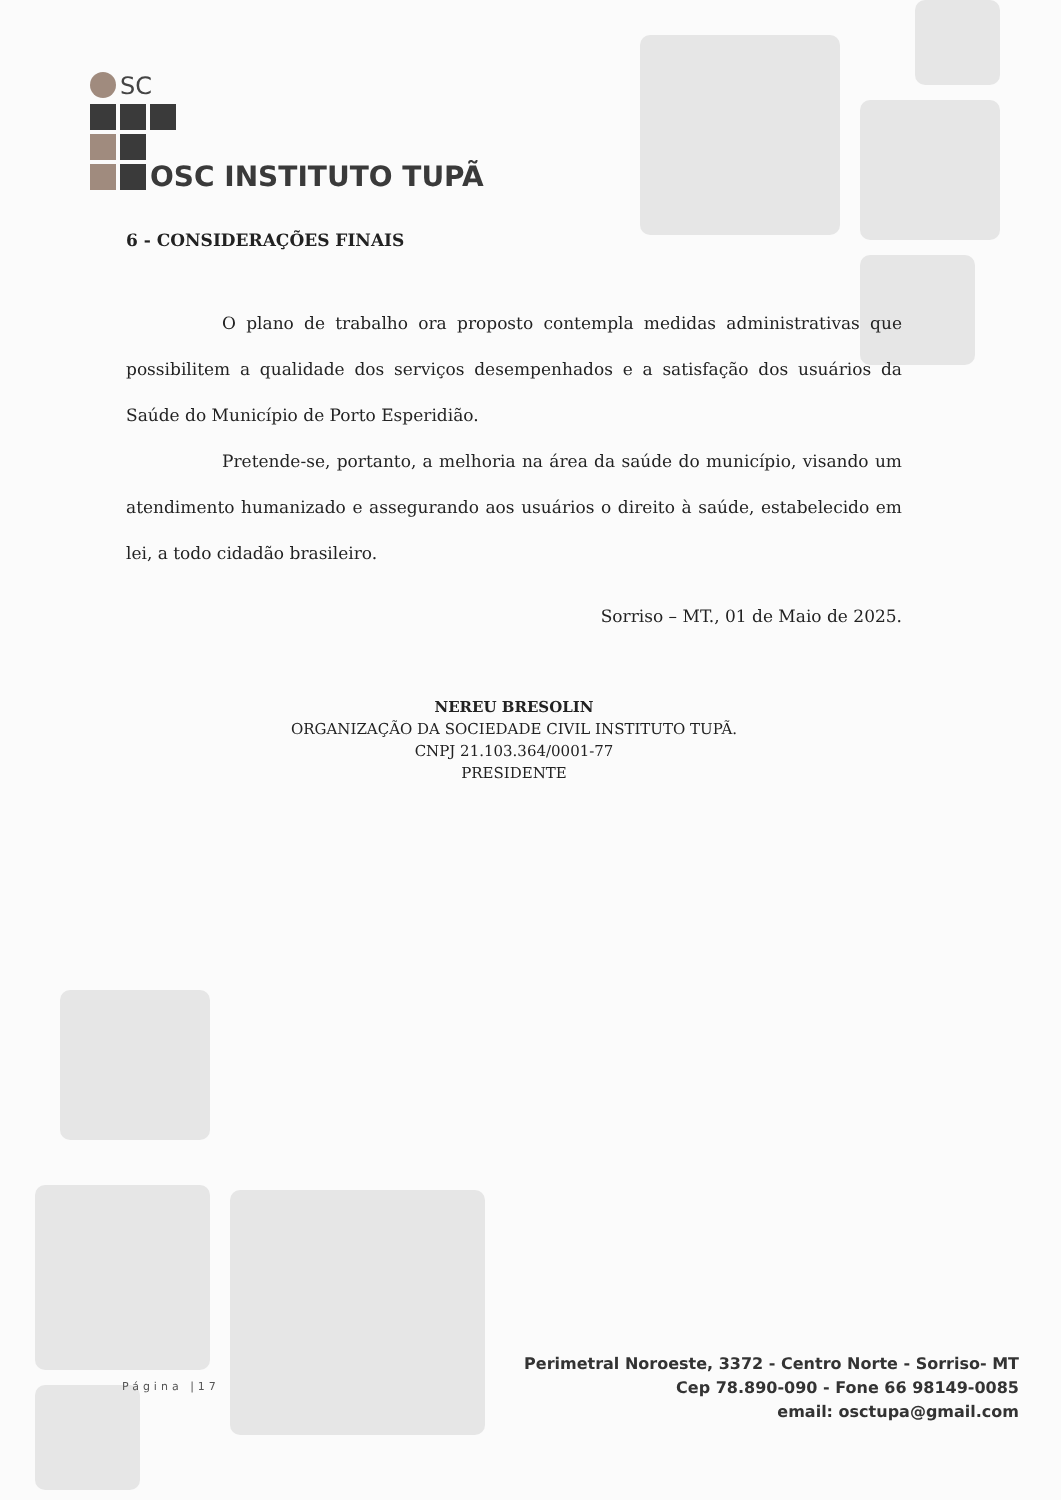SC
OSC INSTITUTO TUPÃ
6 - CONSIDERAÇÕES FINAIS
O plano de trabalho ora proposto contempla medidas administrativas que possibilitem a qualidade dos serviços desempenhados e a satisfação dos usuários da Saúde do Município de Porto Esperidião.
Pretende-se, portanto, a melhoria na área da saúde do município, visando um atendimento humanizado e assegurando aos usuários o direito à saúde, estabelecido em lei, a todo cidadão brasileiro.
Sorriso – MT., 01 de Maio de 2025.
NEREU BRESOLIN
ORGANIZAÇÃO DA SOCIEDADE CIVIL INSTITUTO TUPÃ.
CNPJ 21.103.364/0001-77
PRESIDENTE
Página |17
Perimetral Noroeste, 3372 - Centro Norte - Sorriso- MT
Cep 78.890-090 - Fone 66 98149-0085
email: osctupa@gmail.com